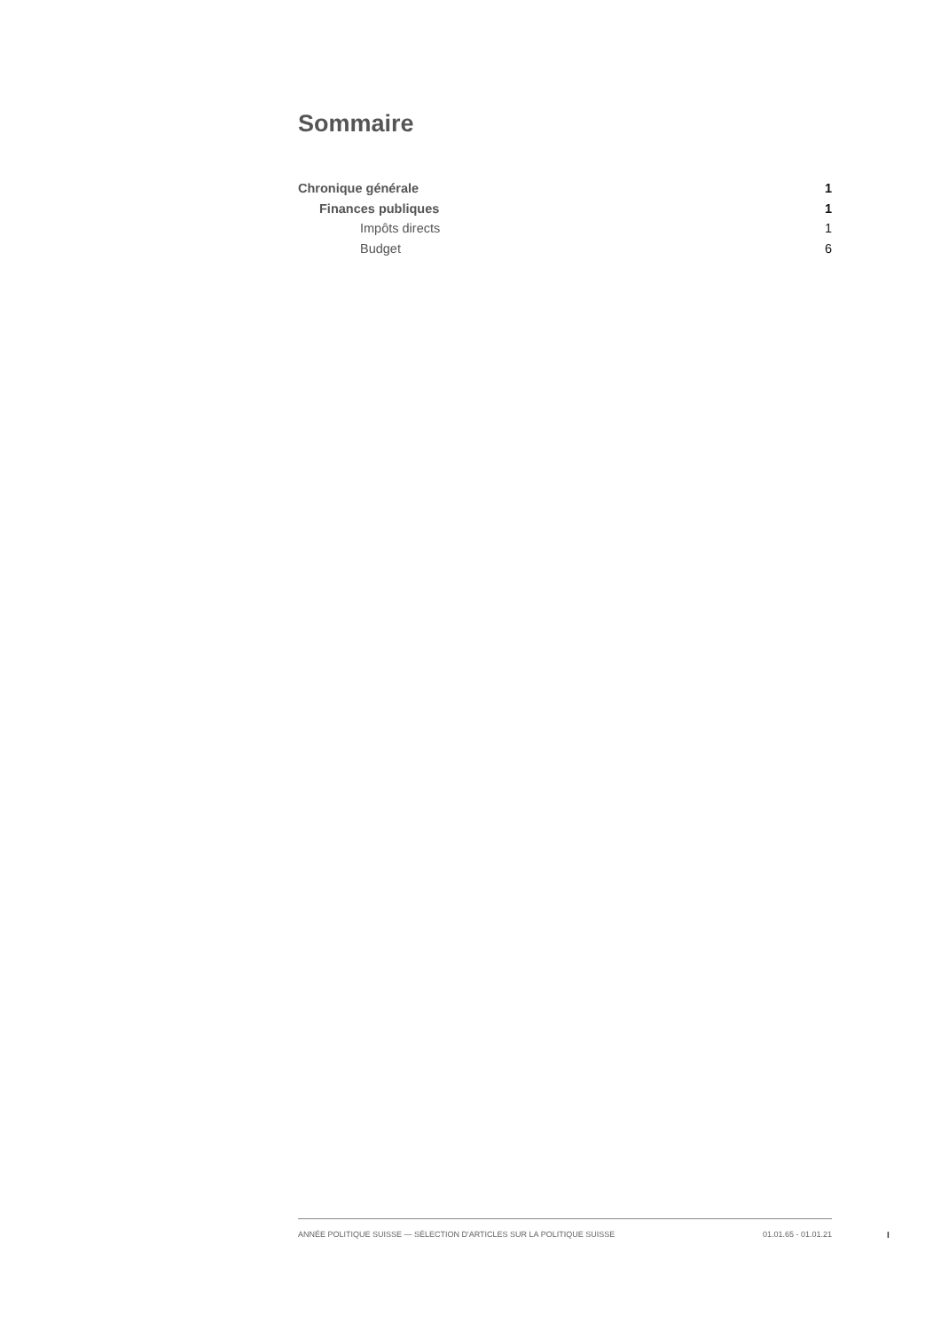Sommaire
Chronique générale 1
Finances publiques 1
Impôts directs 1
Budget 6
ANNÉE POLITIQUE SUISSE — SÉLECTION D'ARTICLES SUR LA POLITIQUE SUISSE 01.01.65 - 01.01.21
I